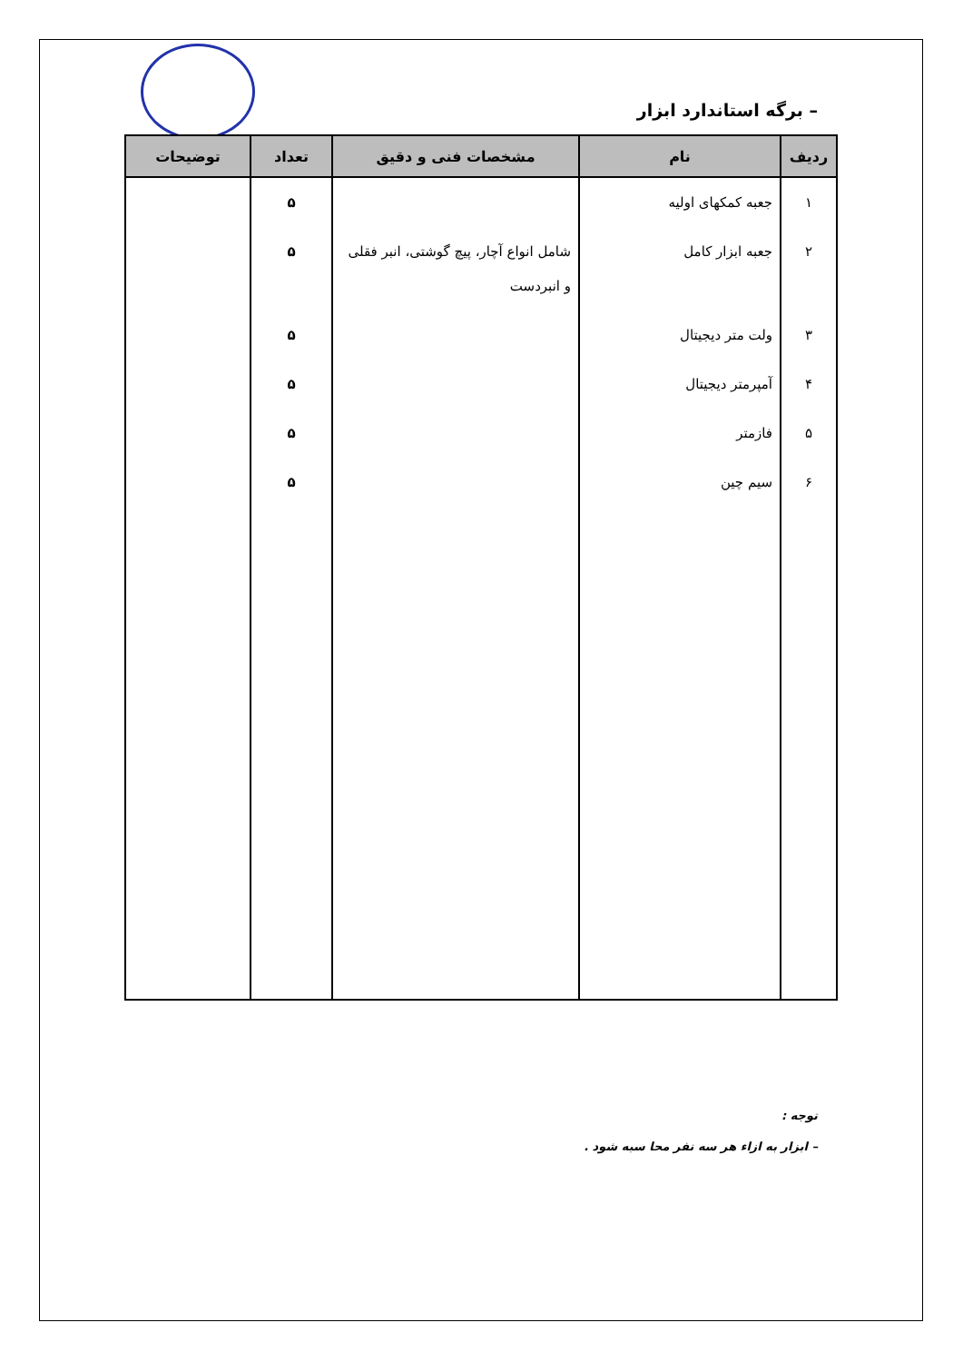– برگه استاندارد ابزار
| ردیف | نام | مشخصات فنی و دقیق | تعداد | توضیحات |
| --- | --- | --- | --- | --- |
| ۱ | جعبه کمکهای اولیه | | ۵ | |
| ۲ | جعبه ابزار کامل | شامل انواع آچار، پیچ گوشتی، انبر فقلی و انبردست | ۵ | |
| ۳ | ولت متر دیجیتال | | ۵ | |
| ۴ | آمپرمتر دیجیتال | | ۵ | |
| ۵ | فازمتر | | ۵ | |
| ۶ | سیم چین | | ۵ | |
توجه :
– ابزار به ازاء هر سه نفر محا سبه شود .